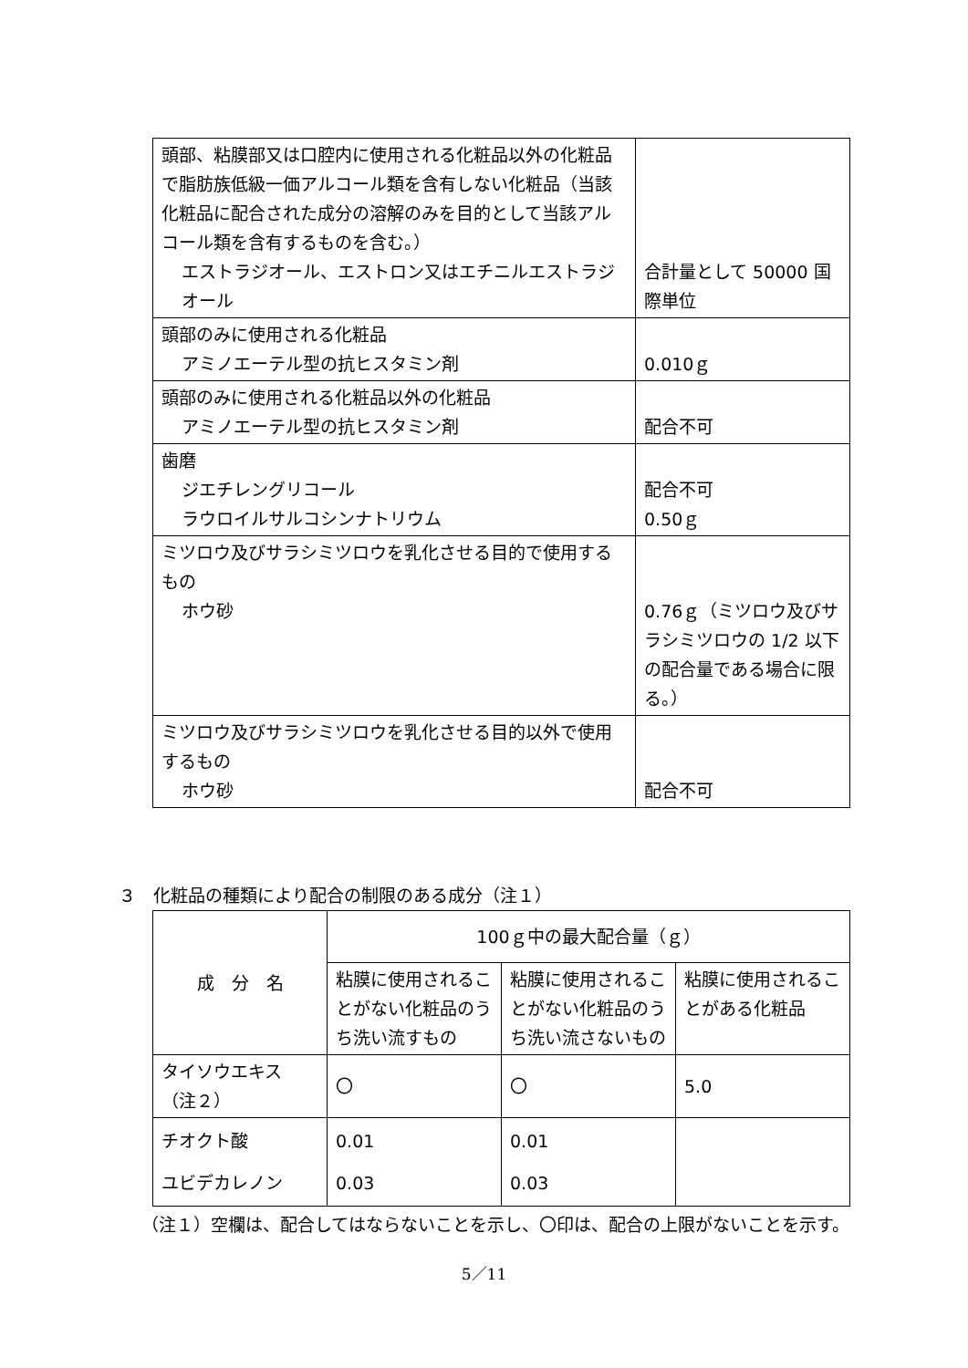| 頭部、粘膜部又は口腔内に使用される化粧品以外の化粧品で脂肪族低級一価アルコール類を含有しない化粧品（当該化粧品に配合された成分の溶解のみを目的として当該アルコール類を含有するものを含む。） エストラジオール、エストロン又はエチニルエストラジオール | 合計量として 50000 国際単位 |
| 頭部のみに使用される化粧品 アミノエーテル型の抗ヒスタミン剤 | 0.010ｇ |
| 頭部のみに使用される化粧品以外の化粧品 アミノエーテル型の抗ヒスタミン剤 | 配合不可 |
| 歯磨 ジエチレングリコール ラウロイルサルコシンナトリウム | 配合不可 0.50ｇ |
| ミツロウ及びサラシミツロウを乳化させる目的で使用するもの ホウ砂 | 0.76ｇ（ミツロウ及びサラシミツロウの 1/2 以下の配合量である場合に限る。） |
| ミツロウ及びサラシミツロウを乳化させる目的以外で使用するもの ホウ砂 | 配合不可 |
３　化粧品の種類により配合の制限のある成分（注１）
| 成 分 名 | 100ｇ中の最大配合量（ｇ） | | |
| --- | --- | --- | --- |
| | 粘膜に使用されることがない化粧品のうち洗い流すもの | 粘膜に使用されることがない化粧品のうち洗い流さないもの | 粘膜に使用されることがある化粧品 |
| タイソウエキス （注２） | 〇 | 〇 | 5.0 |
| チオクト酸 ユビデカレノン | 0.01 0.03 | 0.01 0.03 | |
（注１）空欄は、配合してはならないことを示し、〇印は、配合の上限がないことを示す。
5／11